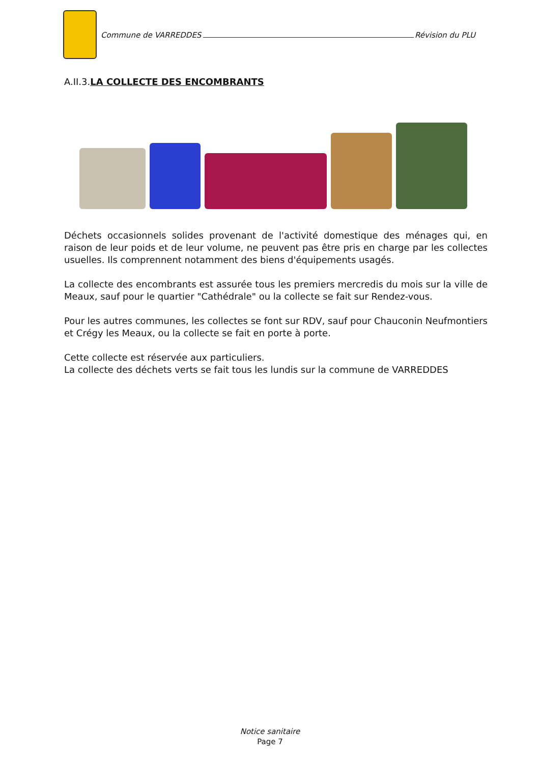Commune de VARREDDES Révision du PLU
A.II.3.LA COLLECTE DES ENCOMBRANTS
Déchets occasionnels solides provenant de l'activité domestique des ménages qui, en raison de leur poids et de leur volume, ne peuvent pas être pris en charge par les collectes usuelles. Ils comprennent notamment des biens d'équipements usagés.
La collecte des encombrants est assurée tous les premiers mercredis du mois sur la ville de Meaux, sauf pour le quartier "Cathédrale" ou la collecte se fait sur Rendez-vous.
Pour les autres communes, les collectes se font sur RDV, sauf pour Chauconin Neufmontiers et Crégy les Meaux, ou la collecte se fait en porte à porte.
Cette collecte est réservée aux particuliers.
La collecte des déchets verts se fait tous les lundis sur la commune de VARREDDES
Notice sanitaire
Page 7